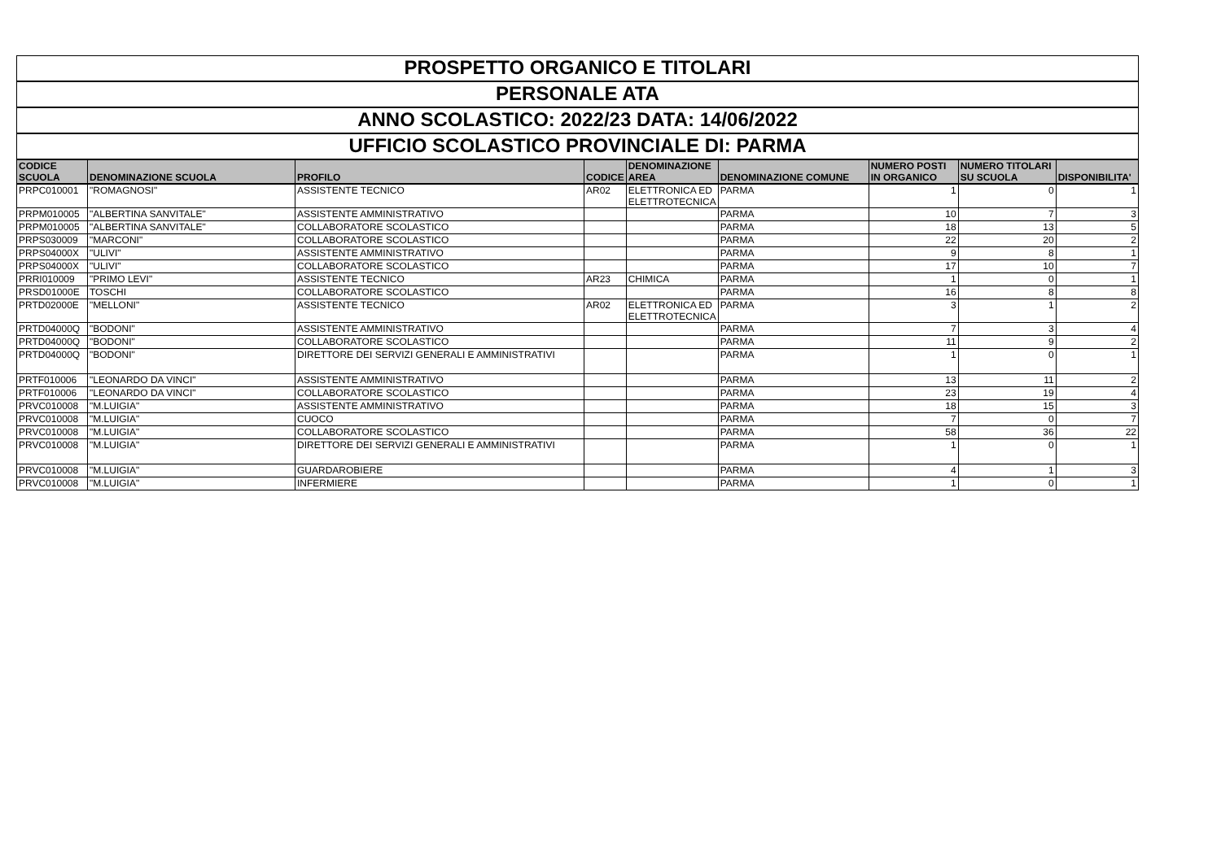| PROSPETTO ORGANICO E TITOLARI | | | | | | | | |
| PERSONALE ATA | | | | | | | | |
| ANNO SCOLASTICO: 2022/23 DATA: 14/06/2022 | | | | | | | | |
| UFFICIO SCOLASTICO PROVINCIALE DI: PARMA | | | | | | | | |
| CODICE SCUOLA | DENOMINAZIONE SCUOLA | PROFILO | CODICE | DENOMINAZIONE AREA | DENOMINAZIONE COMUNE | NUMERO POSTI IN ORGANICO | NUMERO TITOLARI SU SCUOLA | DISPONIBILITA' |
| PRPC010001 | "ROMAGNOSI" | ASSISTENTE TECNICO | AR02 | ELETTRONICA ED ELETTROTECNICA | PARMA | 1 | 0 | 1 |
| PRPM010005 | "ALBERTINA SANVITALE" | ASSISTENTE AMMINISTRATIVO | | | PARMA | 10 | 7 | 3 |
| PRPM010005 | "ALBERTINA SANVITALE" | COLLABORATORE SCOLASTICO | | | PARMA | 18 | 13 | 5 |
| PRPS030009 | "MARCONI" | COLLABORATORE SCOLASTICO | | | PARMA | 22 | 20 | 2 |
| PRPS04000X | "ULIVI" | ASSISTENTE AMMINISTRATIVO | | | PARMA | 9 | 8 | 1 |
| PRPS04000X | "ULIVI" | COLLABORATORE SCOLASTICO | | | PARMA | 17 | 10 | 7 |
| PRRI010009 | "PRIMO LEVI" | ASSISTENTE TECNICO | AR23 | CHIMICA | PARMA | 1 | 0 | 1 |
| PRSD01000E | TOSCHI | COLLABORATORE SCOLASTICO | | | PARMA | 16 | 8 | 8 |
| PRTD02000E | "MELLONI" | ASSISTENTE TECNICO | AR02 | ELETTRONICA ED ELETTROTECNICA | PARMA | 3 | 1 | 2 |
| PRTD04000Q | "BODONI" | ASSISTENTE AMMINISTRATIVO | | | PARMA | 7 | 3 | 4 |
| PRTD04000Q | "BODONI" | COLLABORATORE SCOLASTICO | | | PARMA | 11 | 9 | 2 |
| PRTD04000Q | "BODONI" | DIRETTORE DEI SERVIZI GENERALI E AMMINISTRATIVI | | | PARMA | 1 | 0 | 1 |
| PRTF010006 | "LEONARDO DA VINCI" | ASSISTENTE AMMINISTRATIVO | | | PARMA | 13 | 11 | 2 |
| PRTF010006 | "LEONARDO DA VINCI" | COLLABORATORE SCOLASTICO | | | PARMA | 23 | 19 | 4 |
| PRVC010008 | "M.LUIGIA" | ASSISTENTE AMMINISTRATIVO | | | PARMA | 18 | 15 | 3 |
| PRVC010008 | "M.LUIGIA" | CUOCO | | | PARMA | 7 | 0 | 7 |
| PRVC010008 | "M.LUIGIA" | COLLABORATORE SCOLASTICO | | | PARMA | 58 | 36 | 22 |
| PRVC010008 | "M.LUIGIA" | DIRETTORE DEI SERVIZI GENERALI E AMMINISTRATIVI | | | PARMA | 1 | 0 | 1 |
| PRVC010008 | "M.LUIGIA" | GUARDAROBIERE | | | PARMA | 4 | 1 | 3 |
| PRVC010008 | "M.LUIGIA" | INFERMIERE | | | PARMA | 1 | 0 | 1 |